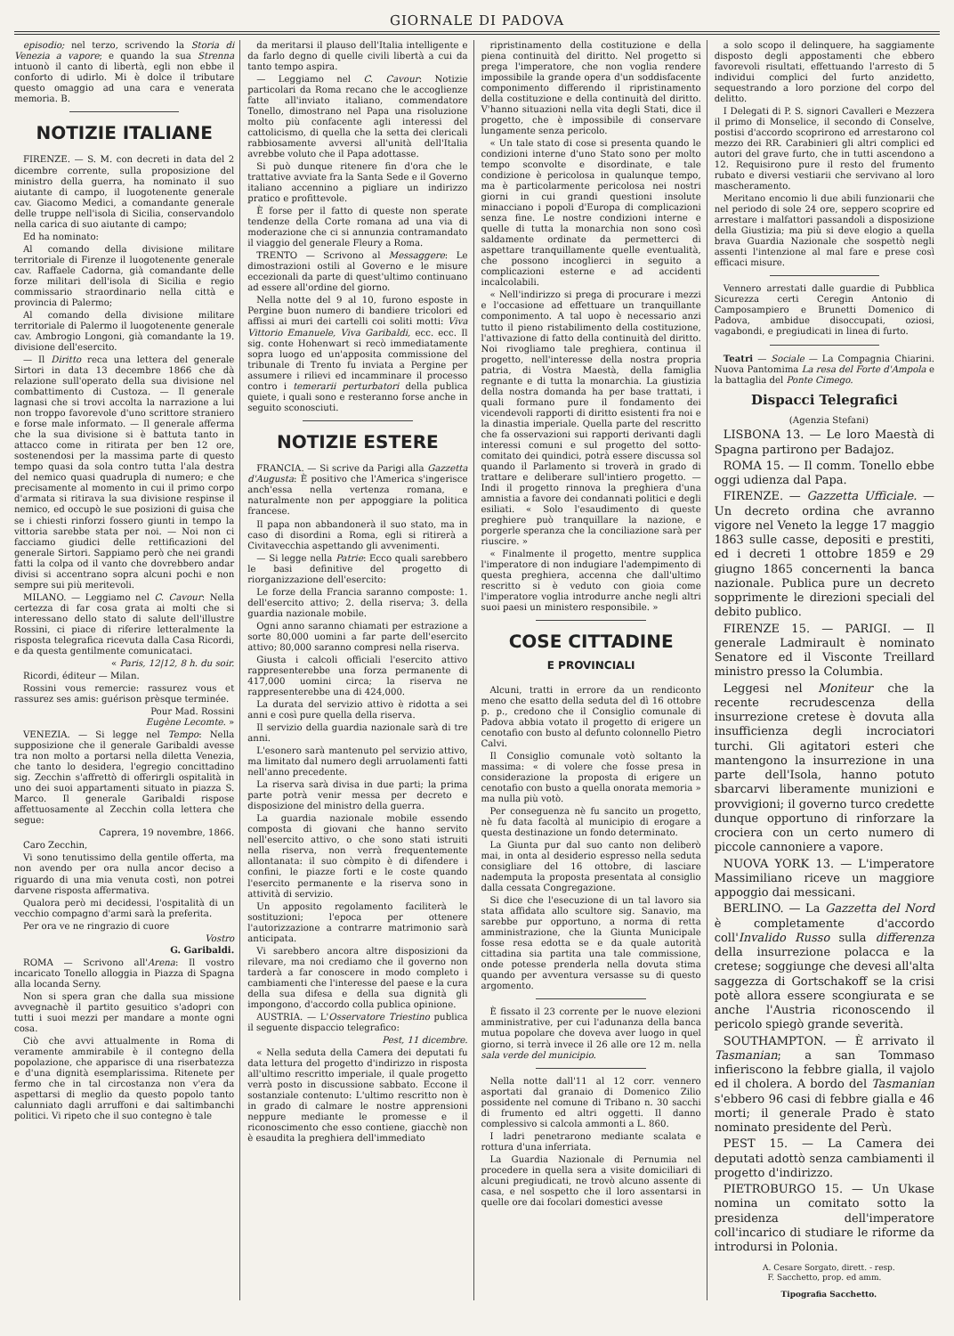GIORNALE DI PADOVA
episodio; nel terzo, scrivendo la Storia di Venezia a vapore; e quando la sua Strenna intuonò il canto di libertà, egli non ebbe il conforto di udirlo. Mi è dolce il tributare questo omaggio ad una cara e venerata memoria. B.
NOTIZIE ITALIANE
FIRENZE. — S. M. con decreti in data del 2 dicembre corrente, sulla proposizione del ministro della guerra, ha nominato il suo aiutante di campo, il luogotenente generale cav. Giacomo Medici, a comandante generale delle truppe nell'isola di Sicilia, conservandolo nella carica di suo aiutante di campo;
Ed ha nominato:
Al comando della divisione militare territoriale di Firenze il luogotenente generale cav. Raffaele Cadorna, già comandante delle forze militari dell'isola di Sicilia e regio commissario straordinario nella città e provincia di Palermo;
Al comando della divisione militare territoriale di Palermo il luogotenente generale cav. Ambrogio Longoni, già comandante la 19. divisione dell'esercito.
— Il Diritto reca una lettera del generale Sirtori in data 13 decembre 1866 che dà relazione sull'operato della sua divisione nel combattimento di Custoza. — Il generale lagnasi che si trovi accolta la narrazione a lui non troppo favorevole d'uno scrittore straniero e forse male informato. — Il generale afferma che la sua divisione si è battuta tanto in attacco come in ritirata per ben 12 ore, sostenendosi per la massima parte di questo tempo quasi da sola contro tutta l'ala destra del nemico quasi quadrupla di numero; e che precisamente al momento in cui il primo corpo d'armata si ritirava la sua divisione respinse il nemico, ed occupò le sue posizioni di guisa che se i chiesti rinforzi fossero giunti in tempo la vittoria sarebbe stata per noi. — Noi non ci facciamo giudici delle rettificazioni del generale Sirtori. Sappiamo però che nei grandi fatti la colpa od il vanto che dovrebbero andar divisi si accentrano sopra alcuni pochi e non sempre sui più meritevoli.
MILANO. — Leggiamo nel C. Cavour: Nella certezza di far cosa grata ai molti che si interessano dello stato di salute dell'illustre Rossini, ci piace di riferire letteralmente la risposta telegrafica ricevuta dalla Casa Ricordi, e da questa gentilmente comunicataci.
« Paris, 12|12, 8 h. du soir.
Ricordi, éditeur — Milan.
Rossini vous remercie: rassurez vous et rassurez ses amis: guérison prèsque terminée.
Pour Mad. Rossini
Eugène Lecomte. »
VENEZIA. — Si legge nel Tempo: Nella supposizione che il generale Garibaldi avesse tra non molto a portarsi nella diletta Venezia, che tanto lo desidera, l'egregio concittadino sig. Zecchin s'affrettò di offerirgli ospitalità in uno dei suoi appartamenti situato in piazza S. Marco. Il generale Garibaldi rispose affettuosamente al Zecchin colla lettera che segue:
Caprera, 19 novembre, 1866.
Caro Zecchin,
Vi sono tenutissimo della gentile offerta, ma non avendo per ora nulla ancor deciso a riguardo di una mia venuta costì, non potrei darvene risposta affermativa.
Qualora però mi decidessi, l'ospitalità di un vecchio compagno d'armi sarà la preferita.
Per ora ve ne ringrazio di cuore
Vostro
G. Garibaldi.
ROMA — Scrivono all'Arena: Il vostro incaricato Tonello alloggia in Piazza di Spagna alla locanda Serny.
Non si spera gran che dalla sua missione avvegnachè il partito gesuitico s'adopri con tutti i suoi mezzi per mandare a monte ogni cosa.
Ciò che avvi attualmente in Roma di veramente ammirabile è il contegno della popolazione, che apparisce di una riserbatezza e d'una dignità esemplarissima. Ritenete per fermo che in tal circostanza non v'era da aspettarsi di meglio da questo popolo tanto calunniato dagli arruffoni e dai saltimbanchi politici. Vi ripeto che il suo contegno è tale
da meritarsi il plauso dell'Italia intelligente e da farlo degno di quelle civili libertà a cui da tanto tempo aspira.
— Leggiamo nel C. Cavour: Notizie particolari da Roma recano che le accoglienze fatte all'inviato italiano, commendatore Tonello, dimostrano nel Papa una risoluzione molto più confacente agli interessi del cattolicismo, di quella che la setta dei clericali rabbiosamente avversi all'unità dell'Italia avrebbe voluto che il Papa adottasse.
Si può dunque ritenere fin d'ora che le trattative avviate fra la Santa Sede e il Governo italiano accennino a pigliare un indirizzo pratico e profittevole.
È forse per il fatto di queste non sperate tendenze della Corte romana ad una via di moderazione che ci si annunzia contramandato il viaggio del generale Fleury a Roma.
TRENTO — Scrivono al Messaggere: Le dimostrazioni ostili al Governo e le misure eccezionali da parte di quest'ultimo continuano ad essere all'ordine del giorno.
Nella notte del 9 al 10, furono esposte in Pergine buon numero di bandiere tricolori ed affissi ai muri dei cartelli coi soliti motti: Viva Vittorio Emanuele, Viva Garibaldi, ecc. ecc. Il sig. conte Hohenwart si recò immediatamente sopra luogo ed un'apposita commissione del tribunale di Trento fu inviata a Pergine per assumere i rilievi ed incamminare il processo contro i temerarii perturbatori della publica quiete, i quali sono e resteranno forse anche in seguito sconosciuti.
NOTIZIE ESTERE
FRANCIA. — Si scrive da Parigi alla Gazzetta d'Augusta: È positivo che l'America s'ingerisce anch'essa nella vertenza romana, e naturalmente non per appoggiare la politica francese.
Il papa non abbandonerà il suo stato, ma in caso di disordini a Roma, egli si ritirerà a Civitavecchia aspettando gli avvenimenti.
— Si legge nella Patrie: Ecco quali sarebbero le basi definitive del progetto di riorganizzazione dell'esercito:
Le forze della Francia saranno composte: 1. dell'esercito attivo; 2. della riserva; 3. della guardia nazionale mobile.
Ogni anno saranno chiamati per estrazione a sorte 80,000 uomini a far parte dell'esercito attivo; 80,000 saranno compresi nella riserva.
Giusta i calcoli officiali l'esercito attivo rappresenterebbe una forza permanente di 417,000 uomini circa; la riserva ne rappresenterebbe una di 424,000.
La durata del servizio attivo è ridotta a sei anni e così pure quella della riserva.
Il servizio della guardia nazionale sarà di tre anni.
L'esonero sarà mantenuto pel servizio attivo, ma limitato dal numero degli arruolamenti fatti nell'anno precedente.
La riserva sarà divisa in due parti; la prima parte potrà venir messa per decreto e disposizione del ministro della guerra.
La guardia nazionale mobile essendo composta di giovani che hanno servito nell'esercito attivo, o che sono stati istruiti nella riserva, non verrà frequentemente allontanata: il suo còmpito è di difendere i confini, le piazze forti e le coste quando l'esercito permanente e la riserva sono in attività di servizio.
Un apposito regolamento faciliterà le sostituzioni; l'epoca per ottenere l'autorizzazione a contrarre matrimonio sarà anticipata.
Vi sarebbero ancora altre disposizioni da rilevare, ma noi crediamo che il governo non tarderà a far conoscere in modo completo i cambiamenti che l'interesse del paese e la cura della sua difesa e della sua dignità gli impongono, d'accordo colla publica opinione.
AUSTRIA. — L'Osservatore Triestino publica il seguente dispaccio telegrafico:
Pest, 11 dicembre.
« Nella seduta della Camera dei deputati fu data lettura del progetto d'indirizzo in risposta all'ultimo rescritto imperiale, il quale progetto verrà posto in discussione sabbato. Eccone il sostanziale contenuto: L'ultimo rescritto non è in grado di calmare le nostre apprensioni neppure mediante le promesse e il riconoscimento che esso contiene, giacchè non è esaudita la preghiera dell'immediato
ripristinamento della costituzione e della piena continuità del diritto. Nel progetto si prega l'imperatore, che non voglia rendere impossibile la grande opera d'un soddisfacente componimento differendo il ripristinamento della costituzione e della continuità del diritto. V'hanno situazioni nella vita degli Stati, dice il progetto, che è impossibile di conservare lungamente senza pericolo.
« Un tale stato di cose si presenta quando le condizioni interne d'uno Stato sono per molto tempo sconvolte e disordinate, e tale condizione è pericolosa in qualunque tempo, ma è particolarmente pericolosa nei nostri giorni in cui grandi questioni insolute minacciano i popoli d'Europa di complicazioni senza fine. Le nostre condizioni interne e quelle di tutta la monarchia non sono così saldamente ordinate da permetterci di aspettare tranquillamente quelle eventualità, che possono incoglierci in seguito a complicazioni esterne e ad accidenti incalcolabili.
« Nell'indirizzo si prega di procurare i mezzi e l'occasione ad effettuare un tranquillante componimento. A tal uopo è necessario anzi tutto il pieno ristabilimento della costituzione, l'attivazione di fatto della continuità del diritto. Noi rivogliamo tale preghiera, continua il progetto, nell'interesse della nostra propria patria, di Vostra Maestà, della famiglia regnante e di tutta la monarchia. La giustizia della nostra domanda ha per base trattati, i quali formano pure il fondamento dei vicendevoli rapporti di diritto esistenti fra noi e la dinastia imperiale. Quella parte del rescritto che fa osservazioni sui rapporti derivanti dagli interessi comuni e sul progetto del sotto-comitato dei quindici, potrà essere discussa sol quando il Parlamento si troverà in grado di trattare e deliberare sull'intiero progetto. — Indi il progetto rinnova la preghiera d'una amnistia a favore dei condannati politici e degli esiliati. « Solo l'esaudimento di queste preghiere può tranquillare la nazione, e porgerle speranza che la conciliazione sarà per riuscire. »
« Finalmente il progetto, mentre supplica l'imperatore di non indugiare l'adempimento di questa preghiera, accenna che dall'ultimo rescritto si è veduto con gioia come l'imperatore voglia introdurre anche negli altri suoi paesi un ministero responsibile. »
COSE CITTADINE
E PROVINCIALI
Alcuni, tratti in errore da un rendiconto meno che esatto della seduta del dì 16 ottobre p. p., credono che il Consiglio comunale di Padova abbia votato il progetto di erigere un cenotafio con busto al defunto colonnello Pietro Calvi.
Il Consiglio comunale votò soltanto la massima: « di volere che fosse presa in considerazione la proposta di erigere un cenotafio con busto a quella onorata memoria » ma nulla più votò.
Per conseguenza nè fu sancito un progetto, nè fu data facoltà al municipio di erogare a questa destinazione un fondo determinato.
La Giunta pur dal suo canto non deliberò mai, in onta al desiderio espresso nella seduta consigliare del 16 ottobre, di lasciare nademputa la proposta presentata al consiglio dalla cessata Congregazione.
Si dice che l'esecuzione di un tal lavoro sia stata affidata allo scultore sig. Sanavio, ma sarebbe pur opportuno, a norma di retta amministrazione, che la Giunta Municipale fosse resa edotta se e da quale autorità cittadina sia partita una tale commissione, onde potesse prenderla nella dovuta stima quando per avventura versasse su di questo argomento.
È fissato il 23 corrente per le nuove elezioni amministrative, per cui l'adunanza della banca mutua popolare che doveva aver luogo in quel giorno, si terrà invece il 26 alle ore 12 m. nella sala verde del municipio.
Nella notte dall'11 al 12 corr. vennero asportati dal granaio di Domenico Zilio possidente nel comune di Tribano n. 30 sacchi di frumento ed altri oggetti. Il danno complessivo si calcola ammonti a L. 860.
I ladri penetrarono mediante scalata e rottura d'una inferriata.
La Guardia Nazionale di Pernumia nel procedere in quella sera a visite domiciliari di alcuni pregiudicati, ne trovò alcuno assente di casa, e nel sospetto che il loro assentarsi in quelle ore dai focolari domestici avesse
a solo scopo il delinquere, ha saggiamente disposto degli appostamenti che ebbero favorevoli risultati, effettuando l'arresto di 5 individui complici del furto anzidetto, sequestrando a loro porzione del corpo del delitto.
I Delegati di P. S. signori Cavalleri e Mezzera il primo di Monselice, il secondo di Conselve, postisi d'accordo scoprirono ed arrestarono col mezzo dei RR. Carabinieri gli altri complici ed autori del grave furto, che in tutti ascendono a 12. Requisirono pure il resto del frumento rubato e diversi vestiarii che servivano al loro mascheramento.
Meritano encomio li due abili funzionarii che nel periodo di sole 24 ore, seppero scoprire ed arrestare i malfattori passandoli a disposizione della Giustizia; ma più si deve elogio a quella brava Guardia Nazionale che sospettò negli assenti l'intenzione al mal fare e prese così efficaci misure.
Vennero arrestati dalle guardie di Pubblica Sicurezza certi Ceregin Antonio di Camposampiero e Brunetti Domenico di Padova, ambidue disoccupati, oziosi, vagabondi, e pregiudicati in linea di furto.
Teatri — Sociale — La Compagnia Chiarini. Nuova Pantomima La resa del Forte d'Ampola e la battaglia del Ponte Cimego.
Dispacci Telegrafici
(Agenzia Stefani)
LISBONA 13. — Le loro Maestà di Spagna partirono per Badajoz.
ROMA 15. — Il comm. Tonello ebbe oggi udienza dal Papa.
FIRENZE. — Gazzetta Ufficiale. — Un decreto ordina che avranno vigore nel Veneto la legge 17 maggio 1863 sulle casse, depositi e prestiti, ed i decreti 1 ottobre 1859 e 29 giugno 1865 concernenti la banca nazionale. Publica pure un decreto sopprimente le direzioni speciali del debito publico.
FIRENZE 15. — PARIGI. — Il generale Ladmirault è nominato Senatore ed il Visconte Treillard ministro presso la Columbia.
Leggesi nel Moniteur che la recente recrudescenza della insurrezione cretese è dovuta alla insufficienza degli incrociatori turchi. Gli agitatori esteri che mantengono la insurrezione in una parte dell'Isola, hanno potuto sbarcarvi liberamente munizioni e provvigioni; il governo turco credette dunque opportuno di rinforzare la crociera con un certo numero di piccole cannoniere a vapore.
NUOVA YORK 13. — L'imperatore Massimiliano riceve un maggiore appoggio dai messicani.
BERLINO. — La Gazzetta del Nord è completamente d'accordo coll'Invalido Russo sulla differenza della insurrezione polacca e la cretese; soggiunge che devesi all'alta saggezza di Gortschakoff se la crisi potè allora essere scongiurata e se anche l'Austria riconoscendo il pericolo spiegò grande severità.
SOUTHAMPTON. — È arrivato il Tasmanian; a san Tommaso infieriscono la febbre gialla, il vajolo ed il cholera. A bordo del Tasmanian s'ebbero 96 casi di febbre gialla e 46 morti; il generale Prado è stato nominato presidente del Perù.
PEST 15. — La Camera dei deputati adottò senza cambiamenti il progetto d'indirizzo.
PIETROBURGO 15. — Un Ukase nomina un comitato sotto la presidenza dell'imperatore coll'incarico di studiare le riforme da introdursi in Polonia.
A. Cesare Sorgato, dirett. - resp.
F. Sacchetto, prop. ed amm.
Tipografia Sacchetto.